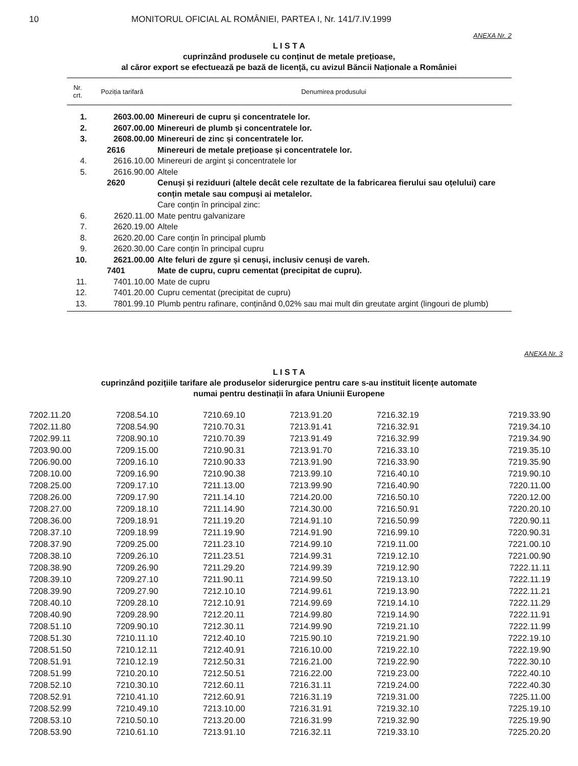10 MONITORUL OFICIAL AL ROMÂNIEI, PARTEA I, Nr. 141/7.IV.1999
ANEXA Nr. 2
L I S T A
cuprinzând produsele cu conținut de metale prețioase,
al căror export se efectuează pe bază de licență, cu avizul Băncii Naționale a României
| Nr. crt. | Poziția tarifară | Denumirea produsului |
| --- | --- | --- |
| 1. | 2603.00.00 | Minereuri de cupru și concentratele lor. |
| 2. | 2607.00.00 | Minereuri de plumb și concentratele lor. |
| 3. | 2608.00.00 | Minereuri de zinc și concentratele lor. |
| | 2616 | Minereuri de metale prețioase și concentratele lor. |
| 4. | 2616.10.00 | Minereuri de argint și concentratele lor |
| 5. | 2616.90.00 | Altele |
| | 2620 | Cenuși și reziduuri (altele decât cele rezultate de la fabricarea fierului sau oțelului) care conțin metale sau compuși ai metalelor. |
| | | Care conțin în principal zinc: |
| 6. | 2620.11.00 | Mate pentru galvanizare |
| 7. | 2620.19.00 | Altele |
| 8. | 2620.20.00 | Care conțin în principal plumb |
| 9. | 2620.30.00 | Care conțin în principal cupru |
| 10. | 2621.00.00 | Alte feluri de zgure și cenuși, inclusiv cenuși de vareh. |
| | 7401 | Mate de cupru, cupru cementat (precipitat de cupru). |
| 11. | 7401.10.00 | Mate de cupru |
| 12. | 7401.20.00 | Cupru cementat (precipitat de cupru) |
| 13. | 7801.99.10 | Plumb pentru rafinare, conținând 0,02% sau mai mult din greutate argint (lingouri de plumb) |
ANEXA Nr. 3
L I S T A
cuprinzând pozițiile tarifare ale produselor siderurgice pentru care s-au instituit licențe automate
numai pentru destinații în afara Uniunii Europene
| 7202.11.20 | 7208.54.10 | 7210.69.10 | 7213.91.20 | 7216.32.19 | 7219.33.90 |
| 7202.11.80 | 7208.54.90 | 7210.70.31 | 7213.91.41 | 7216.32.91 | 7219.34.10 |
| 7202.99.11 | 7208.90.10 | 7210.70.39 | 7213.91.49 | 7216.32.99 | 7219.34.90 |
| 7203.90.00 | 7209.15.00 | 7210.90.31 | 7213.91.70 | 7216.33.10 | 7219.35.10 |
| 7206.90.00 | 7209.16.10 | 7210.90.33 | 7213.91.90 | 7216.33.90 | 7219.35.90 |
| 7208.10.00 | 7209.16.90 | 7210.90.38 | 7213.99.10 | 7216.40.10 | 7219.90.10 |
| 7208.25.00 | 7209.17.10 | 7211.13.00 | 7213.99.90 | 7216.40.90 | 7220.11.00 |
| 7208.26.00 | 7209.17.90 | 7211.14.10 | 7214.20.00 | 7216.50.10 | 7220.12.00 |
| 7208.27.00 | 7209.18.10 | 7211.14.90 | 7214.30.00 | 7216.50.91 | 7220.20.10 |
| 7208.36.00 | 7209.18.91 | 7211.19.20 | 7214.91.10 | 7216.50.99 | 7220.90.11 |
| 7208.37.10 | 7209.18.99 | 7211.19.90 | 7214.91.90 | 7216.99.10 | 7220.90.31 |
| 7208.37.90 | 7209.25.00 | 7211.23.10 | 7214.99.10 | 7219.11.00 | 7221.00.10 |
| 7208.38.10 | 7209.26.10 | 7211.23.51 | 7214.99.31 | 7219.12.10 | 7221.00.90 |
| 7208.38.90 | 7209.26.90 | 7211.29.20 | 7214.99.39 | 7219.12.90 | 7222.11.11 |
| 7208.39.10 | 7209.27.10 | 7211.90.11 | 7214.99.50 | 7219.13.10 | 7222.11.19 |
| 7208.39.90 | 7209.27.90 | 7212.10.10 | 7214.99.61 | 7219.13.90 | 7222.11.21 |
| 7208.40.10 | 7209.28.10 | 7212.10.91 | 7214.99.69 | 7219.14.10 | 7222.11.29 |
| 7208.40.90 | 7209.28.90 | 7212.20.11 | 7214.99.80 | 7219.14.90 | 7222.11.91 |
| 7208.51.10 | 7209.90.10 | 7212.30.11 | 7214.99.90 | 7219.21.10 | 7222.11.99 |
| 7208.51.30 | 7210.11.10 | 7212.40.10 | 7215.90.10 | 7219.21.90 | 7222.19.10 |
| 7208.51.50 | 7210.12.11 | 7212.40.91 | 7216.10.00 | 7219.22.10 | 7222.19.90 |
| 7208.51.91 | 7210.12.19 | 7212.50.31 | 7216.21.00 | 7219.22.90 | 7222.30.10 |
| 7208.51.99 | 7210.20.10 | 7212.50.51 | 7216.22.00 | 7219.23.00 | 7222.40.10 |
| 7208.52.10 | 7210.30.10 | 7212.60.11 | 7216.31.11 | 7219.24.00 | 7222.40.30 |
| 7208.52.91 | 7210.41.10 | 7212.60.91 | 7216.31.19 | 7219.31.00 | 7225.11.00 |
| 7208.52.99 | 7210.49.10 | 7213.10.00 | 7216.31.91 | 7219.32.10 | 7225.19.10 |
| 7208.53.10 | 7210.50.10 | 7213.20.00 | 7216.31.99 | 7219.32.90 | 7225.19.90 |
| 7208.53.90 | 7210.61.10 | 7213.91.10 | 7216.32.11 | 7219.33.10 | 7225.20.20 |